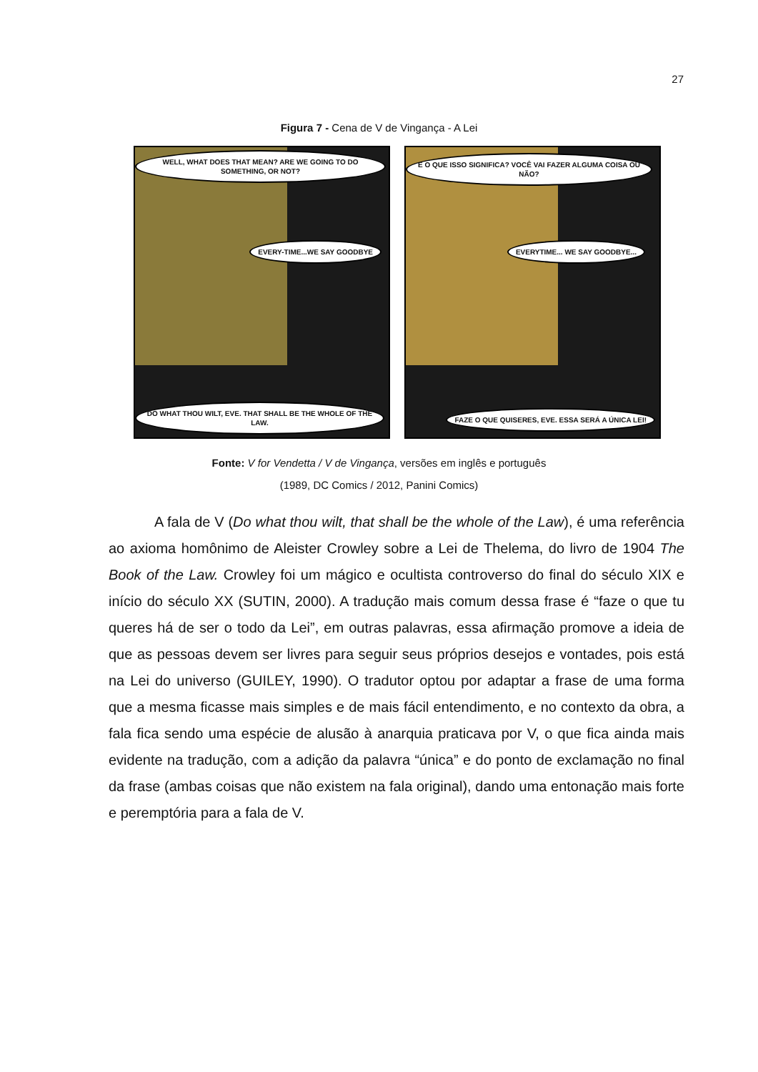27
Figura 7 - Cena de V de Vingança - A Lei
WELL, WHAT DOES THAT MEAN? ARE WE GOING TO DO SOMETHING, OR NOT?
EVERY-TIME...WE SAY GOODBYE
DO WHAT THOU WILT, EVE. THAT SHALL BE THE WHOLE OF THE LAW.
E O QUE ISSO SIGNIFICA? VOCÊ VAI FAZER ALGUMA COISA OU NÃO?
EVERYTIME... WE SAY GOODBYE...
FAZE O QUE QUISERES, EVE. ESSA SERÁ A ÚNICA LEI!
Fonte: V for Vendetta / V de Vingança, versões em inglês e português
(1989, DC Comics / 2012, Panini Comics)
A fala de V (Do what thou wilt, that shall be the whole of the Law), é uma referência ao axioma homônimo de Aleister Crowley sobre a Lei de Thelema, do livro de 1904 The Book of the Law. Crowley foi um mágico e ocultista controverso do final do século XIX e início do século XX (SUTIN, 2000). A tradução mais comum dessa frase é “faze o que tu queres há de ser o todo da Lei”, em outras palavras, essa afirmação promove a ideia de que as pessoas devem ser livres para seguir seus próprios desejos e vontades, pois está na Lei do universo (GUILEY, 1990). O tradutor optou por adaptar a frase de uma forma que a mesma ficasse mais simples e de mais fácil entendimento, e no contexto da obra, a fala fica sendo uma espécie de alusão à anarquia praticava por V, o que fica ainda mais evidente na tradução, com a adição da palavra “única” e do ponto de exclamação no final da frase (ambas coisas que não existem na fala original), dando uma entonação mais forte e peremptória para a fala de V.